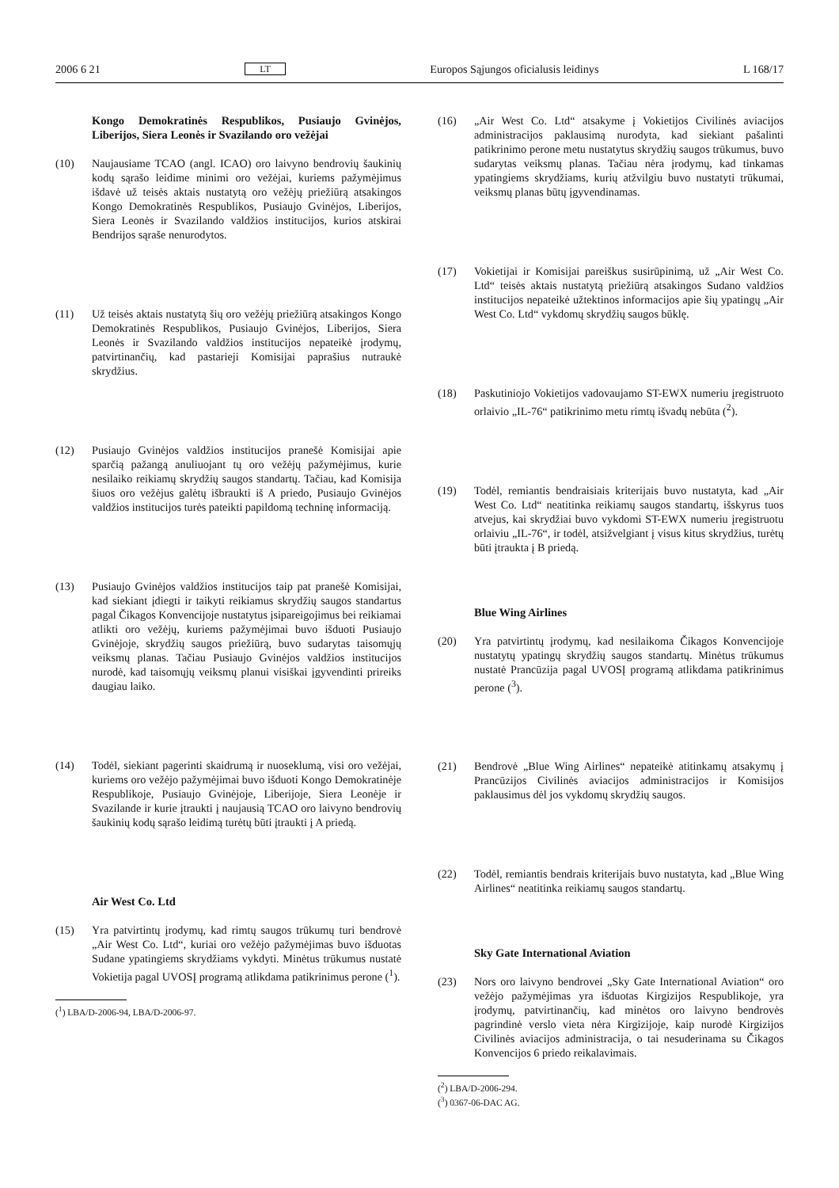2006 6 21 LT Europos Sąjungos oficialusis leidinys L 168/17
Kongo Demokratinės Respublikos, Pusiaujo Gvinėjos, Liberijos, Siera Leonės ir Svazilando oro vežėjai
(10) Naujausiame TCAO (angl. ICAO) oro laivyno bendrovių šaukinių kodų sąrašo leidime minimi oro vežėjai, kuriems pažymėjimus išdavė už teisės aktais nustatytą oro vežėjų priežiūrą atsakingos Kongo Demokratinės Respublikos, Pusiaujo Gvinėjos, Liberijos, Siera Leonės ir Svazilando valdžios institucijos, kurios atskirai Bendrijos sąraše nenurodytos.
(11) Už teisės aktais nustatytą šių oro vežėjų priežiūrą atsakingos Kongo Demokratinės Respublikos, Pusiaujo Gvinėjos, Liberijos, Siera Leonės ir Svazilando valdžios institucijos nepateikė įrodymų, patvirtinančių, kad pastarieji Komisijai paprašius nutraukė skrydžius.
(12) Pusiaujo Gvinėjos valdžios institucijos pranešė Komisijai apie sparčią pažangą anuliuojant tų oro vežėjų pažymėjimus, kurie nesilaiko reikiamų skrydžių saugos standartų. Tačiau, kad Komisija šiuos oro vežėjus galėtų išbraukti iš A priedo, Pusiaujo Gvinėjos valdžios institucijos turės pateikti papildomą techninę informaciją.
(13) Pusiaujo Gvinėjos valdžios institucijos taip pat pranešė Komisijai, kad siekiant įdiegti ir taikyti reikiamus skrydžių saugos standartus pagal Čikagos Konvencijoje nustatytus įsipareigojimus bei reikiamai atlikti oro vežėjų, kuriems pažymėjimai buvo išduoti Pusiaujo Gvinėjoje, skrydžių saugos priežiūrą, buvo sudarytas taisomųjų veiksmų planas. Tačiau Pusiaujo Gvinėjos valdžios institucijos nurodė, kad taisomųjų veiksmų planui visiškai įgyvendinti prireiks daugiau laiko.
(14) Todėl, siekiant pagerinti skaidrumą ir nuoseklumą, visi oro vežėjai, kuriems oro vežėjo pažymėjimai buvo išduoti Kongo Demokratinėje Respublikoje, Pusiaujo Gvinėjoje, Liberijoje, Siera Leonėje ir Svazilande ir kurie įtraukti į naujausią TCAO oro laivyno bendrovių šaukinių kodų sąrašo leidimą turėtų būti įtraukti į A priedą.
Air West Co. Ltd
(15) Yra patvirtintų įrodymų, kad rimtų saugos trūkumų turi bendrovė „Air West Co. Ltd“, kuriai oro vežėjo pažymėjimas buvo išduotas Sudane ypatingiems skrydžiams vykdyti. Minėtus trūkumus nustatė Vokietija pagal UVOSĮ programą atlikdama patikrinimus perone (<sup>1</sup>).
(<sup>1</sup>) LBA/D-2006-94, LBA/D-2006-97.
(16) „Air West Co. Ltd“ atsakyme į Vokietijos Civilinės aviacijos administracijos paklausimą nurodyta, kad siekiant pašalinti patikrinimo perone metu nustatytus skrydžių saugos trūkumus, buvo sudarytas veiksmų planas. Tačiau nėra įrodymų, kad tinkamas ypatingiems skrydžiams, kurių atžvilgiu buvo nustatyti trūkumai, veiksmų planas būtų įgyvendinamas.
(17) Vokietijai ir Komisijai pareiškus susirūpinimą, už „Air West Co. Ltd“ teisės aktais nustatytą priežiūrą atsakingos Sudano valdžios institucijos nepateikė užtektinos informacijos apie šių ypatingų „Air West Co. Ltd“ vykdomų skrydžių saugos būklę.
(18) Paskutiniojo Vokietijos vadovaujamo ST-EWX numeriu įregistruoto orlaivio „IL-76“ patikrinimo metu rimtų išvadų nebūta (<sup>2</sup>).
(19) Todėl, remiantis bendraisiais kriterijais buvo nustatyta, kad „Air West Co. Ltd“ neatitinka reikiamų saugos standartų, išskyrus tuos atvejus, kai skrydžiai buvo vykdomi ST-EWX numeriu įregistruotu orlaiviu „IL-76“, ir todėl, atsižvelgiant į visus kitus skrydžius, turėtų būti įtraukta į B priedą.
Blue Wing Airlines
(20) Yra patvirtintų įrodymų, kad nesilaikoma Čikagos Konvencijoje nustatytų ypatingų skrydžių saugos standartų. Minėtus trūkumus nustatė Prancūzija pagal UVOSĮ programą atlikdama patikrinimus perone (<sup>3</sup>).
(21) Bendrovė „Blue Wing Airlines“ nepateikė atitinkamų atsakymų į Prancūzijos Civilinės aviacijos administracijos ir Komisijos paklausimus dėl jos vykdomų skrydžių saugos.
(22) Todėl, remiantis bendrais kriterijais buvo nustatyta, kad „Blue Wing Airlines“ neatitinka reikiamų saugos standartų.
Sky Gate International Aviation
(23) Nors oro laivyno bendrovei „Sky Gate International Aviation“ oro vežėjo pažymėjimas yra išduotas Kirgizijos Respublikoje, yra įrodymų, patvirtinančių, kad minėtos oro laivyno bendrovės pagrindinė verslo vieta nėra Kirgizijoje, kaip nurodė Kirgizijos Civilinės aviacijos administracija, o tai nesuderinama su Čikagos Konvencijos 6 priedo reikalavimais.
(<sup>2</sup>) LBA/D-2006-294.
(<sup>3</sup>) 0367-06-DAC AG.